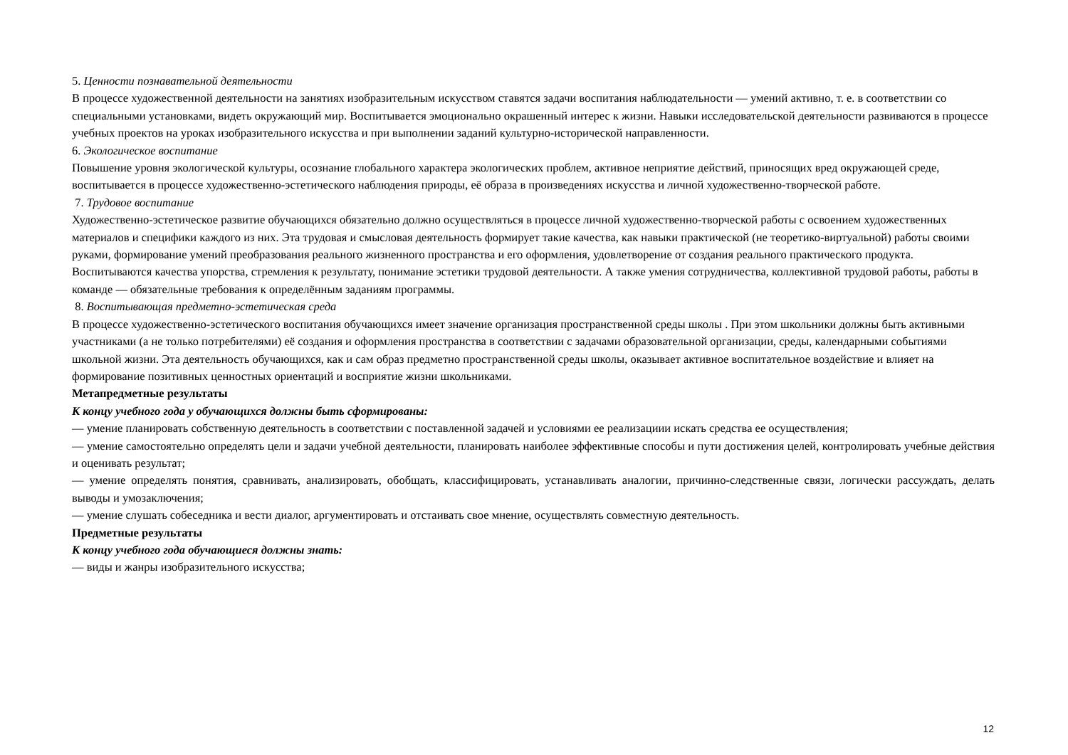5. Ценности познавательной деятельности
В процессе художественной деятельности на занятиях изобразительным искусством ставятся задачи воспитания наблюдательности — умений активно, т. е. в соответствии со специальными установками, видеть окружающий мир. Воспитывается эмоционально окрашенный интерес к жизни. Навыки исследовательской деятельности развиваются в процессе учебных проектов на уроках изобразительного искусства и при выполнении заданий культурно-исторической направленности.
6. Экологическое воспитание
Повышение уровня экологической культуры, осознание глобального характера экологических проблем, активное неприятие действий, приносящих вред окружающей среде, воспитывается в процессе художественно-эстетического наблюдения природы, её образа в произведениях искусства и личной художественно-творческой работе.
7. Трудовое воспитание
Художественно-эстетическое развитие обучающихся обязательно должно осуществляться в процессе личной художественно-творческой работы с освоением художественных материалов и специфики каждого из них. Эта трудовая и смысловая деятельность формирует такие качества, как навыки практической (не теоретико-виртуальной) работы своими руками, формирование умений преобразования реального жизненного пространства и его оформления, удовлетворение от создания реального практического продукта. Воспитываются качества упорства, стремления к результату, понимание эстетики трудовой деятельности. А также умения сотрудничества, коллективной трудовой работы, работы в команде — обязательные требования к определённым заданиям программы.
8. Воспитывающая предметно-эстетическая среда
В процессе художественно-эстетического воспитания обучающихся имеет значение организация пространственной среды школы . При этом школьники должны быть активными участниками (а не только потребителями) её создания и оформления пространства в соответствии с задачами образовательной организации, среды, календарными событиями школьной жизни. Эта деятельность обучающихся, как и сам образ предметно пространственной среды школы, оказывает активное воспитательное воздействие и влияет на формирование позитивных ценностных ориентаций и восприятие жизни школьниками.
Метапредметные результаты
К концу учебного года у обучающихся должны быть сформированы:
— умение планировать собственную деятельность в соответствии с поставленной задачей и условиями ее реализациии искать средства ее осуществления;
— умение самостоятельно определять цели и задачи учебной деятельности, планировать наиболее эффективные способы и пути достижения целей, контролировать учебные действия и оценивать результат;
— умение определять понятия, сравнивать, анализировать, обобщать, классифицировать, устанавливать аналогии, причинно-следственные связи, логически рассуждать, делать выводы и умозаключения;
— умение слушать собеседника и вести диалог, аргументировать и отстаивать свое мнение, осуществлять совместную деятельность.
Предметные результаты
К концу учебного года обучающиеся должны знать:
— виды и жанры изобразительного искусства;
12